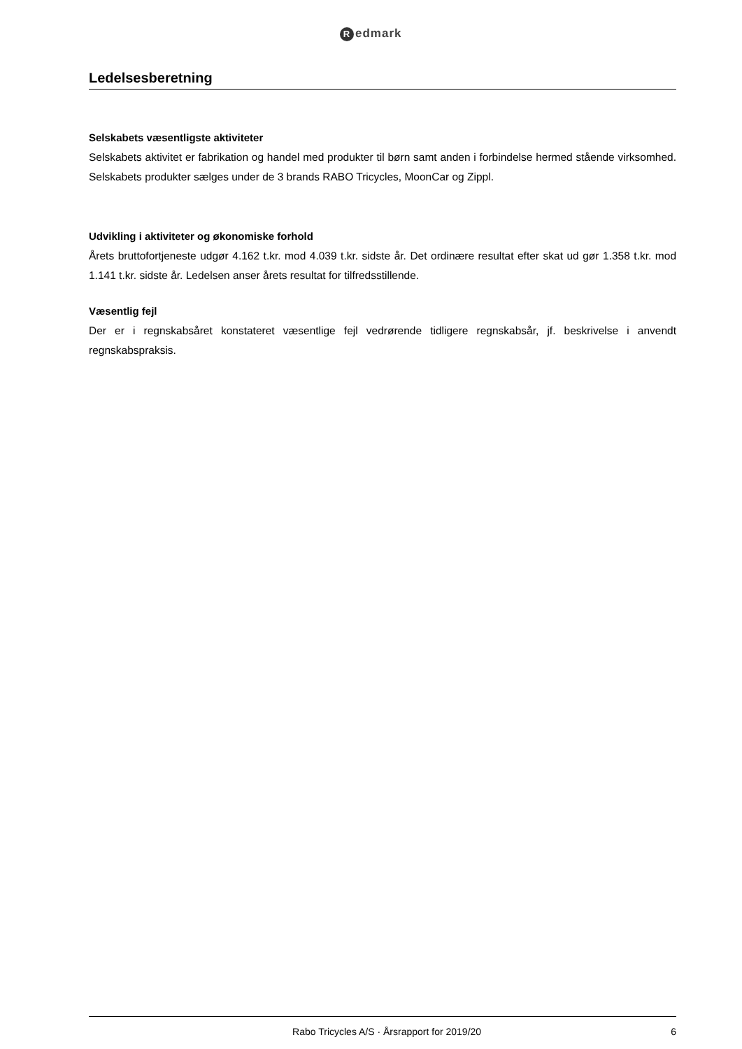Redmark
Ledelsesberetning
Selskabets væsentligste aktiviteter
Selskabets aktivitet er fabrikation og handel med produkter til børn samt anden i forbindelse hermed stående virksomhed. Selskabets produkter sælges under de 3 brands RABO Tricycles, MoonCar og Zippl.
Udvikling i aktiviteter og økonomiske forhold
Årets bruttofortjeneste udgør 4.162 t.kr. mod 4.039 t.kr. sidste år. Det ordinære resultat efter skat ud gør 1.358 t.kr. mod 1.141 t.kr. sidste år. Ledelsen anser årets resultat for tilfredsstillende.
Væsentlig fejl
Der er i regnskabsåret konstateret væsentlige fejl vedrørende tidligere regnskabsår, jf. beskrivelse i anvendt regnskabspraksis.
Rabo Tricycles A/S · Årsrapport for 2019/20
6